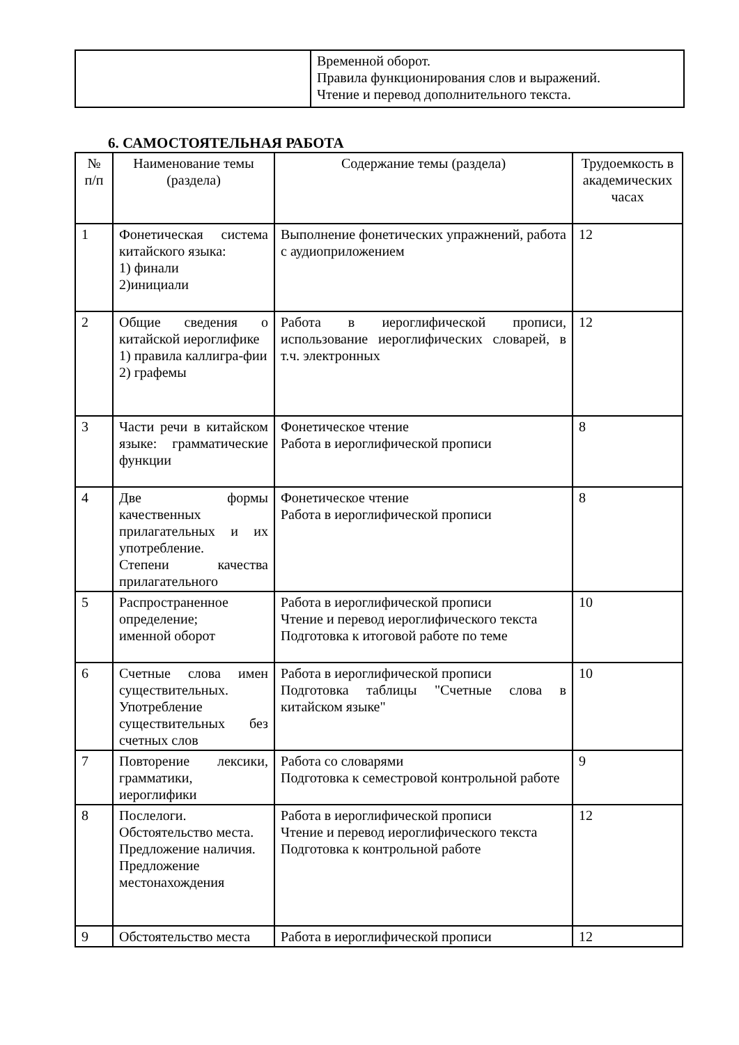| | Временной оборот. Правила функционирования слов и выражений. Чтение и перевод дополнительного текста. |
6. САМОСТОЯТЕЛЬНАЯ РАБОТА
| № п/п | Наименование темы (раздела) | Содержание темы (раздела) | Трудоемкость в академических часах |
| --- | --- | --- | --- |
| 1 | Фонетическая система китайского языка: 1) финали 2)инициали | Выполнение фонетических упражнений, работа с аудиоприложением | 12 |
| 2 | Общие сведения о китайской иероглифике 1) правила каллигра-фии 2) графемы | Работа в иероглифической прописи, использование иероглифических словарей, в т.ч. электронных | 12 |
| 3 | Части речи в китайском языке: грамматические функции | Фонетическое чтение Работа в иероглифической прописи | 8 |
| 4 | Две формы качественных прилагательных и их употребление. Степени качества прилагательного | Фонетическое чтение Работа в иероглифической прописи | 8 |
| 5 | Распространенное определение; именной оборот | Работа в иероглифической прописи Чтение и перевод иероглифического текста Подготовка к итоговой работе по теме | 10 |
| 6 | Счетные слова имен существительных. Употребление существительных без счетных слов | Работа в иероглифической прописи Подготовка таблицы "Счетные слова в китайском языке" | 10 |
| 7 | Повторение лексики, грамматики, иероглифики | Работа со словарями Подготовка к семестровой контрольной работе | 9 |
| 8 | Послелоги. Обстоятельство места. Предложение наличия. Предложение местонахождения | Работа в иероглифической прописи Чтение и перевод иероглифического текста Подготовка к контрольной работе | 12 |
| 9 | Обстоятельство места | Работа в иероглифической прописи | 12 |